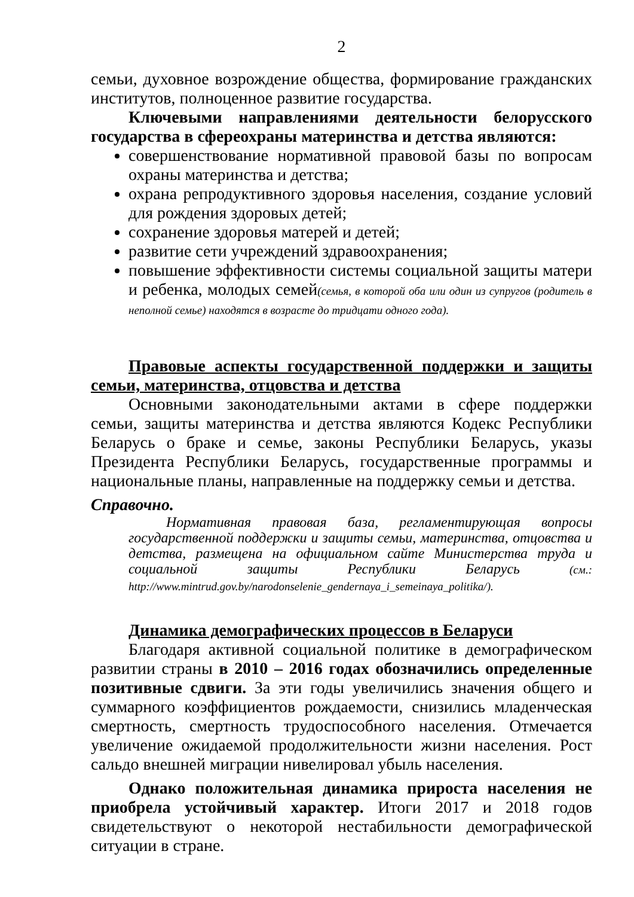2
семьи, духовное возрождение общества, формирование гражданских институтов, полноценное развитие государства.
Ключевыми направлениями деятельности белорусского государства в сфереохраны материнства и детства являются:
совершенствование нормативной правовой базы по вопросам охраны материнства и детства;
охрана репродуктивного здоровья населения, создание условий для рождения здоровых детей;
сохранение здоровья матерей и детей;
развитие сети учреждений здравоохранения;
повышение эффективности системы социальной защиты матери и ребенка, молодых семей(семья, в которой оба или один из супругов (родитель в неполной семье) находятся в возрасте до тридцати одного года).
Правовые аспекты государственной поддержки и защиты семьи, материнства, отцовства и детства
Основными законодательными актами в сфере поддержки семьи, защиты материнства и детства являются Кодекс Республики Беларусь о браке и семье, законы Республики Беларусь, указы Президента Республики Беларусь, государственные программы и национальные планы, направленные на поддержку семьи и детства.
Справочно.
Нормативная правовая база, регламентирующая вопросы государственной поддержки и защиты семьи, материнства, отцовства и детства, размещена на официальном сайте Министерства труда и социальной защиты Республики Беларусь (см.: http://www.mintrud.gov.by/narodonselenie_gendernaya_i_semeinaya_politika/).
Динамика демографических процессов в Беларуси
Благодаря активной социальной политике в демографическом развитии страны в 2010 – 2016 годах обозначились определенные позитивные сдвиги. За эти годы увеличились значения общего и суммарного коэффициентов рождаемости, снизились младенческая смертность, смертность трудоспособного населения. Отмечается увеличение ожидаемой продолжительности жизни населения. Рост сальдо внешней миграции нивелировал убыль населения.
Однако положительная динамика прироста населения не приобрела устойчивый характер. Итоги 2017 и 2018 годов свидетельствуют о некоторой нестабильности демографической ситуации в стране.